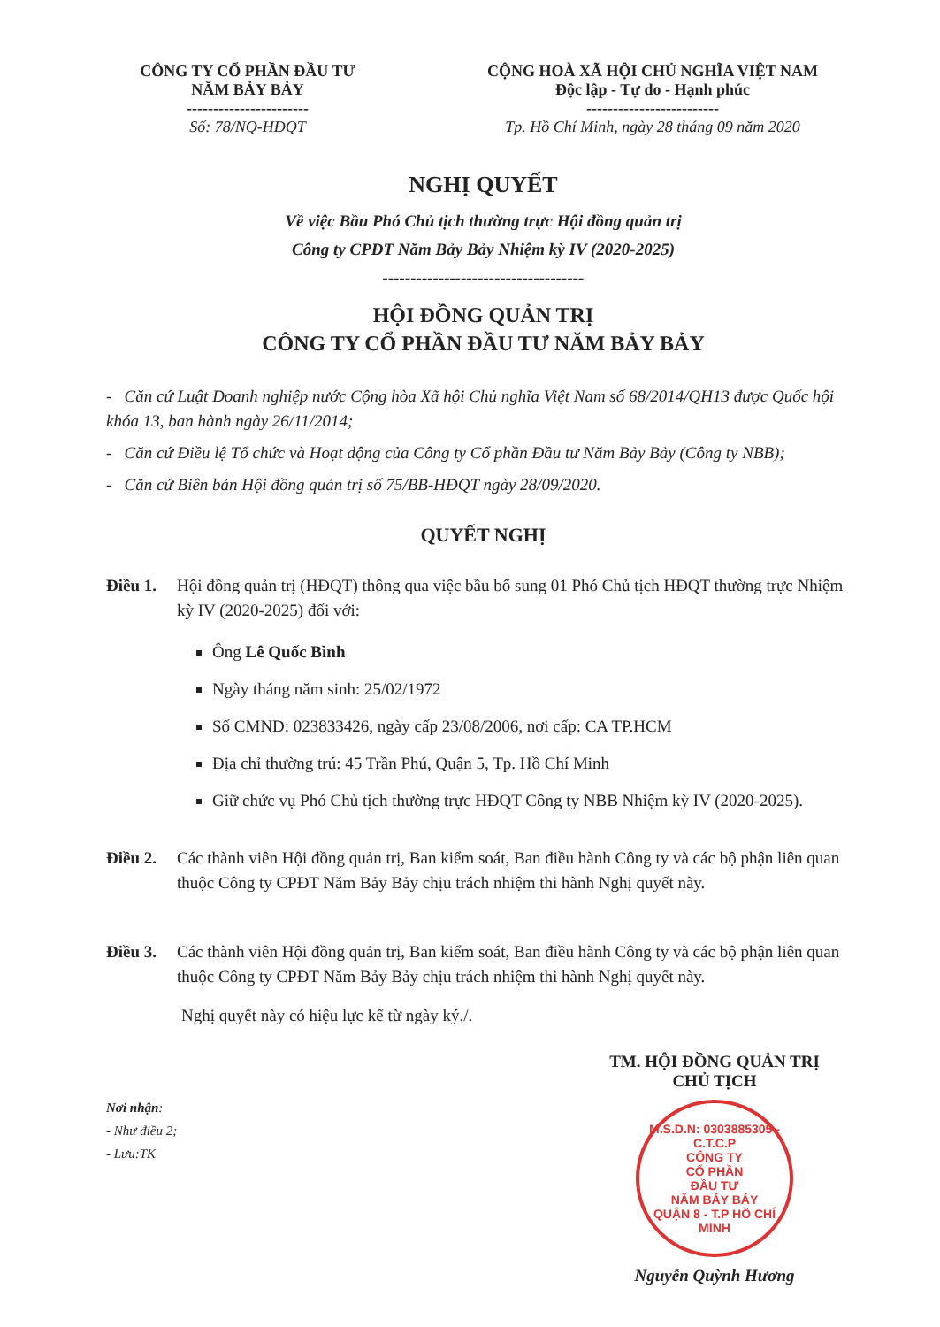CÔNG TY CỔ PHẦN ĐẦU TƯ
NĂM BẢY BẢY
-----------------------
Số: 78/NQ-HĐQT
CỘNG HOÀ XÃ HỘI CHỦ NGHĨA VIỆT NAM
Độc lập - Tự do - Hạnh phúc
-------------------------
Tp. Hồ Chí Minh, ngày 28 tháng 09 năm 2020
NGHỊ QUYẾT
Về việc Bầu Phó Chủ tịch thường trực Hội đồng quản trị
Công ty CPĐT Năm Bảy Bảy Nhiệm kỳ IV (2020-2025)
------------------------------------
HỘI ĐỒNG QUẢN TRỊ
CÔNG TY CỔ PHẦN ĐẦU TƯ NĂM BẢY BẢY
- Căn cứ Luật Doanh nghiệp nước Cộng hòa Xã hội Chủ nghĩa Việt Nam số 68/2014/QH13 được Quốc hội khóa 13, ban hành ngày 26/11/2014;
- Căn cứ Điều lệ Tổ chức và Hoạt động của Công ty Cổ phần Đầu tư Năm Bảy Bảy (Công ty NBB);
- Căn cứ Biên bản Hội đồng quản trị số 75/BB-HĐQT ngày 28/09/2020.
QUYẾT NGHỊ
Điều 1. Hội đồng quản trị (HĐQT) thông qua việc bầu bổ sung 01 Phó Chủ tịch HĐQT thường trực Nhiệm kỳ IV (2020-2025) đối với:
Ông Lê Quốc Bình
Ngày tháng năm sinh: 25/02/1972
Số CMND: 023833426, ngày cấp 23/08/2006, nơi cấp: CA TP.HCM
Địa chỉ thường trú: 45 Trần Phú, Quận 5, Tp. Hồ Chí Minh
Giữ chức vụ Phó Chủ tịch thường trực HĐQT Công ty NBB Nhiệm kỳ IV (2020-2025).
Điều 2. Các thành viên Hội đồng quản trị, Ban kiểm soát, Ban điều hành Công ty và các bộ phận liên quan thuộc Công ty CPĐT Năm Bảy Bảy chịu trách nhiệm thi hành Nghị quyết này.
Điều 3. Các thành viên Hội đồng quản trị, Ban kiểm soát, Ban điều hành Công ty và các bộ phận liên quan thuộc Công ty CPĐT Năm Bảy Bảy chịu trách nhiệm thi hành Nghị quyết này.
Nghị quyết này có hiệu lực kể từ ngày ký./.
Nơi nhận:
- Như điều 2;
- Lưu:TK
TM. HỘI ĐỒNG QUẢN TRỊ
CHỦ TỊCH
M.S.D.N: 0303885305 - C.T.C.P
CÔNG TY
CỔ PHẦN
ĐẦU TƯ
NĂM BẢY BẢY
QUẬN 8 - T.P HỒ CHÍ MINH
Nguyễn Quỳnh Hương